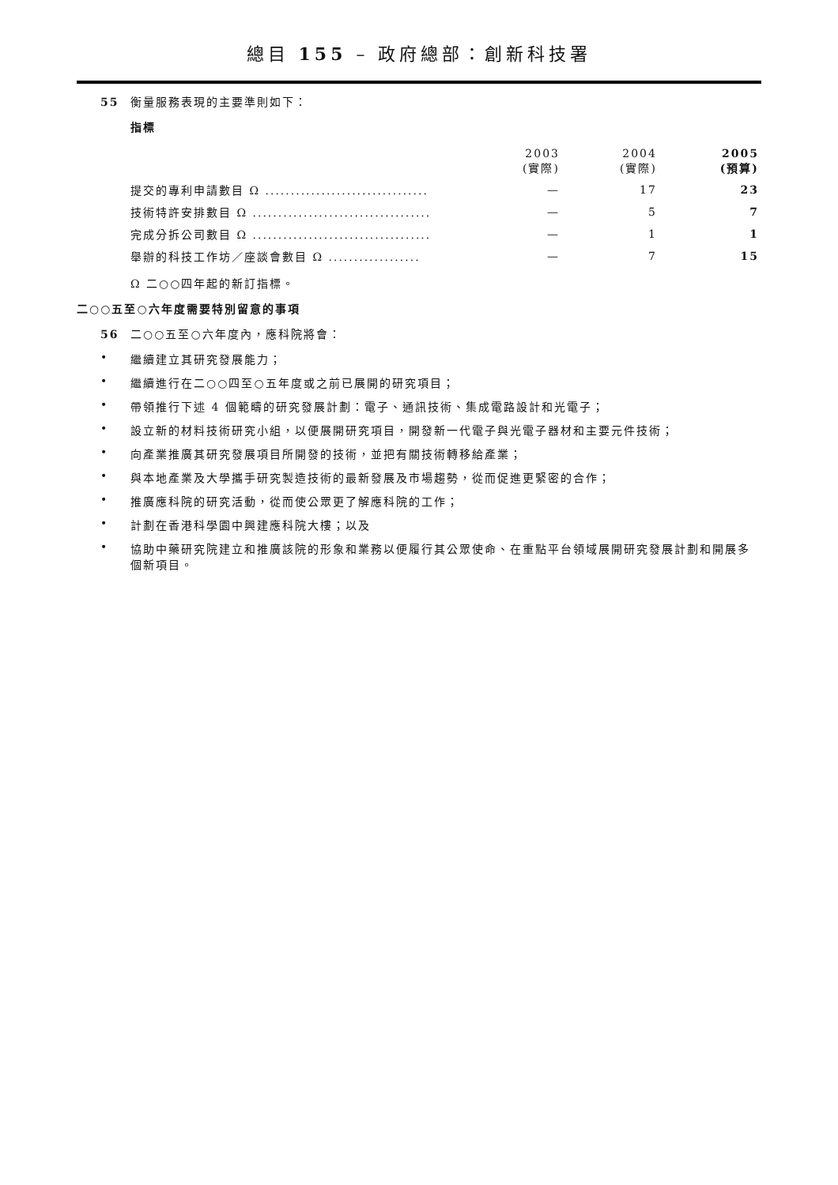總目 155 – 政府總部：創新科技署
55 衡量服務表現的主要準則如下：
指標
| | 2003 (實際) | 2004 (實際) | 2005 (預算) |
| --- | --- | --- | --- |
| 提交的專利申請數目 Ω ................................ | — | 17 | 23 |
| 技術特許安排數目 Ω ................................... | — | 5 | 7 |
| 完成分拆公司數目 Ω ................................... | — | 1 | 1 |
| 舉辦的科技工作坊／座談會數目 Ω .................. | — | 7 | 15 |
Ω 二○○四年起的新訂指標。
二○○五至○六年度需要特別留意的事項
56 二○○五至○六年度內，應科院將會：
• 繼續建立其研究發展能力；
• 繼續進行在二○○四至○五年度或之前已展開的研究項目；
• 帶領推行下述 4 個範疇的研究發展計劃：電子、通訊技術、集成電路設計和光電子；
• 設立新的材料技術研究小組，以便展開研究項目，開發新一代電子與光電子器材和主要元件技術；
• 向產業推廣其研究發展項目所開發的技術，並把有關技術轉移給產業；
• 與本地產業及大學攜手研究製造技術的最新發展及市場趨勢，從而促進更緊密的合作；
• 推廣應科院的研究活動，從而使公眾更了解應科院的工作；
• 計劃在香港科學園中興建應科院大樓；以及
• 協助中藥研究院建立和推廣該院的形象和業務以便履行其公眾使命、在重點平台領域展開研究發展計劃和開展多個新項目。